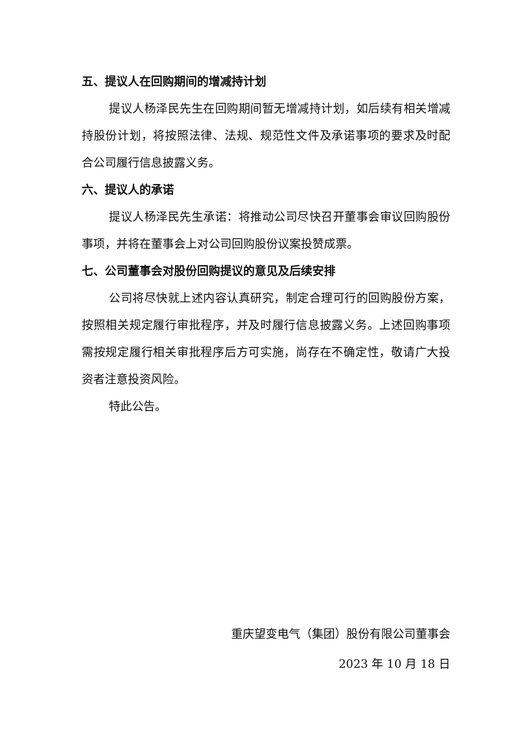五、提议人在回购期间的增减持计划
提议人杨泽民先生在回购期间暂无增减持计划，如后续有相关增减持股份计划，将按照法律、法规、规范性文件及承诺事项的要求及时配合公司履行信息披露义务。
六、提议人的承诺
提议人杨泽民先生承诺：将推动公司尽快召开董事会审议回购股份事项，并将在董事会上对公司回购股份议案投赞成票。
七、公司董事会对股份回购提议的意见及后续安排
公司将尽快就上述内容认真研究，制定合理可行的回购股份方案，按照相关规定履行审批程序，并及时履行信息披露义务。上述回购事项需按规定履行相关审批程序后方可实施，尚存在不确定性，敬请广大投资者注意投资风险。
特此公告。
重庆望变电气（集团）股份有限公司董事会
2023 年 10 月 18 日